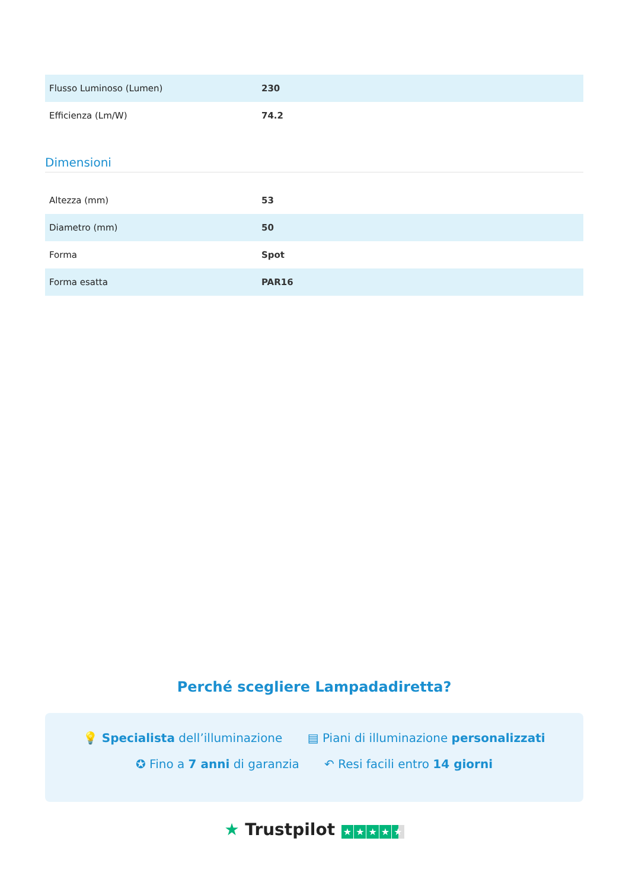| Flusso Luminoso (Lumen) | 230 |
| Efficienza (Lm/W) | 74.2 |
Dimensioni
| Altezza (mm) | 53 |
| Diametro (mm) | 50 |
| Forma | Spot |
| Forma esatta | PAR16 |
Perché scegliere Lampadadiretta?
💡 Specialista dell’illuminazione ▤ Piani di illuminazione personalizzati
✪ Fino a 7 anni di garanzia ↶ Resi facili entro 14 giorni
★ Trustpilot ★ ★ ★ ★ ★